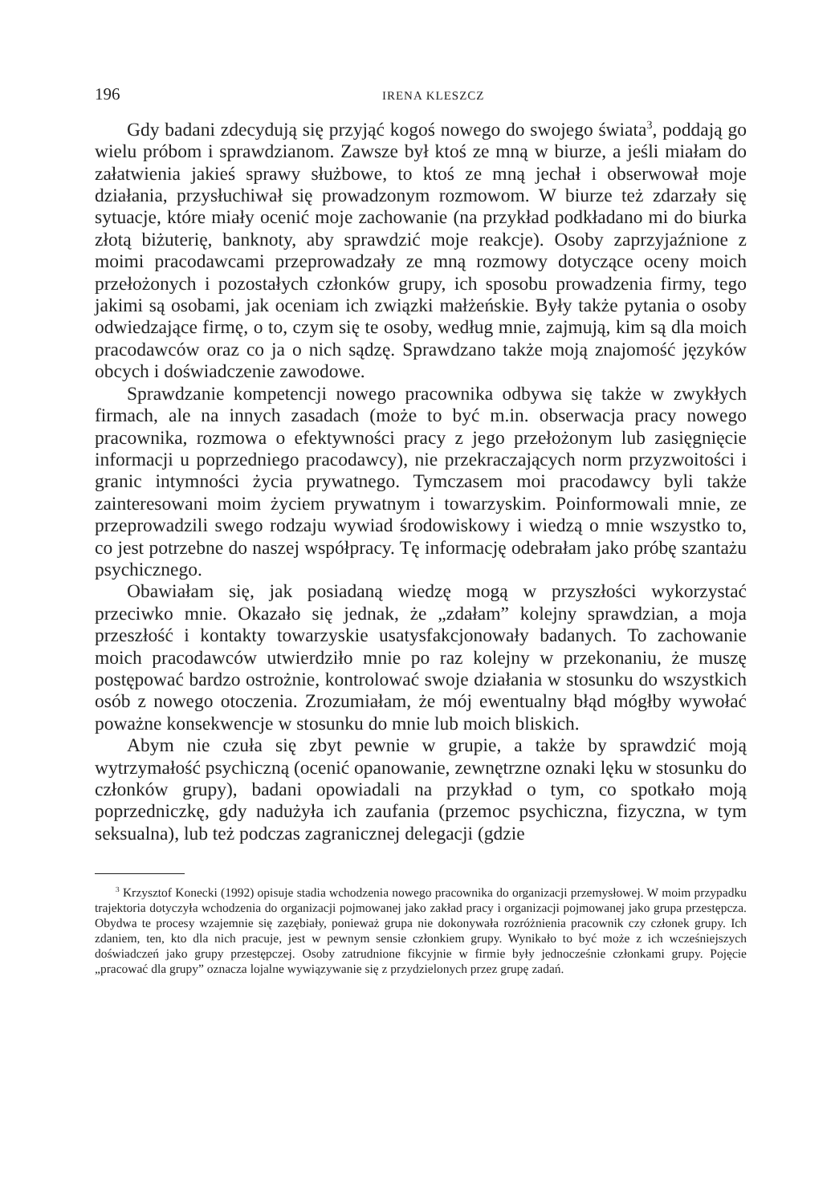196 IRENA KLESZCZ
Gdy badani zdecydują się przyjąć kogoś nowego do swojego świata<sup>3</sup>, poddają go wielu próbom i sprawdzianom. Zawsze był ktoś ze mną w biurze, a jeśli miałam do załatwienia jakieś sprawy służbowe, to ktoś ze mną jechał i obserwował moje działania, przysłuchiwał się prowadzonym rozmowom. W biurze też zdarzały się sytuacje, które miały ocenić moje zachowanie (na przykład podkładano mi do biurka złotą biżuterię, banknoty, aby sprawdzić moje reakcje). Osoby zaprzyjaźnione z moimi pracodawcami przeprowadzały ze mną rozmowy dotyczące oceny moich przełożonych i pozostałych członków grupy, ich sposobu prowadzenia firmy, tego jakimi są osobami, jak oceniam ich związki małżeńskie. Były także pytania o osoby odwiedzające firmę, o to, czym się te osoby, według mnie, zajmują, kim są dla moich pracodawców oraz co ja o nich sądzę. Sprawdzano także moją znajomość języków obcych i doświadczenie zawodowe.
Sprawdzanie kompetencji nowego pracownika odbywa się także w zwykłych firmach, ale na innych zasadach (może to być m.in. obserwacja pracy nowego pracownika, rozmowa o efektywności pracy z jego przełożonym lub zasięgnięcie informacji u poprzedniego pracodawcy), nie przekraczających norm przyzwoitości i granic intymności życia prywatnego. Tymczasem moi pracodawcy byli także zainteresowani moim życiem prywatnym i towarzyskim. Poinformowali mnie, ze przeprowadzili swego rodzaju wywiad środowiskowy i wiedzą o mnie wszystko to, co jest potrzebne do naszej współpracy. Tę informację odebrałam jako próbę szantażu psychicznego.
Obawiałam się, jak posiadaną wiedzę mogą w przyszłości wykorzystać przeciwko mnie. Okazało się jednak, że „zdałam” kolejny sprawdzian, a moja przeszłość i kontakty towarzyskie usatysfakcjonowały badanych. To zachowanie moich pracodawców utwierdziło mnie po raz kolejny w przekonaniu, że muszę postępować bardzo ostrożnie, kontrolować swoje działania w stosunku do wszystkich osób z nowego otoczenia. Zrozumiałam, że mój ewentualny błąd mógłby wywołać poważne konsekwencje w stosunku do mnie lub moich bliskich.
Abym nie czuła się zbyt pewnie w grupie, a także by sprawdzić moją wytrzymałość psychiczną (ocenić opanowanie, zewnętrzne oznaki lęku w stosunku do członków grupy), badani opowiadali na przykład o tym, co spotkało moją poprzedniczkę, gdy nadużyła ich zaufania (przemoc psychiczna, fizyczna, w tym seksualna), lub też podczas zagranicznej delegacji (gdzie
<sup>3</sup> Krzysztof Konecki (1992) opisuje stadia wchodzenia nowego pracownika do organizacji przemysłowej. W moim przypadku trajektoria dotyczyła wchodzenia do organizacji pojmowanej jako zakład pracy i organizacji pojmowanej jako grupa przestępcza. Obydwa te procesy wzajemnie się zazębiały, ponieważ grupa nie dokonywała rozróżnienia pracownik czy członek grupy. Ich zdaniem, ten, kto dla nich pracuje, jest w pewnym sensie członkiem grupy. Wynikało to być może z ich wcześniejszych doświadczeń jako grupy przestępczej. Osoby zatrudnione fikcyjnie w firmie były jednocześnie członkami grupy. Pojęcie „pracować dla grupy” oznacza lojalne wywiązywanie się z przydzielonych przez grupę zadań.